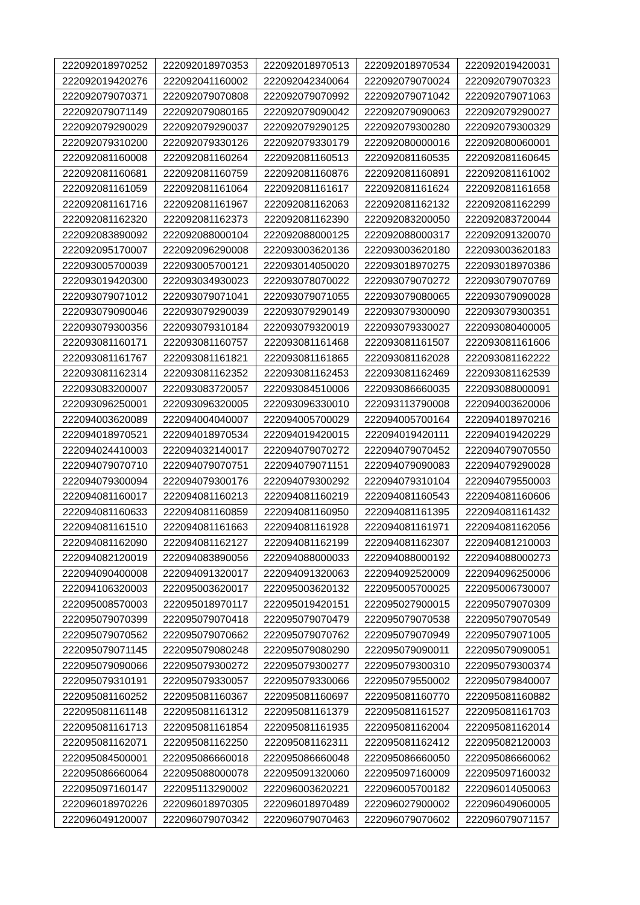| 222092018970252 | 222092018970353 | 222092018970513 | 222092018970534 | 222092019420031 |
| 222092019420276 | 222092041160002 | 222092042340064 | 222092079070024 | 222092079070323 |
| 222092079070371 | 222092079070808 | 222092079070992 | 222092079071042 | 222092079071063 |
| 222092079071149 | 222092079080165 | 222092079090042 | 222092079090063 | 222092079290027 |
| 222092079290029 | 222092079290037 | 222092079290125 | 222092079300280 | 222092079300329 |
| 222092079310200 | 222092079330126 | 222092079330179 | 222092080000016 | 222092080060001 |
| 222092081160008 | 222092081160264 | 222092081160513 | 222092081160535 | 222092081160645 |
| 222092081160681 | 222092081160759 | 222092081160876 | 222092081160891 | 222092081161002 |
| 222092081161059 | 222092081161064 | 222092081161617 | 222092081161624 | 222092081161658 |
| 222092081161716 | 222092081161967 | 222092081162063 | 222092081162132 | 222092081162299 |
| 222092081162320 | 222092081162373 | 222092081162390 | 222092083200050 | 222092083720044 |
| 222092083890092 | 222092088000104 | 222092088000125 | 222092088000317 | 222092091320070 |
| 222092095170007 | 222092096290008 | 222093003620136 | 222093003620180 | 222093003620183 |
| 222093005700039 | 222093005700121 | 222093014050020 | 222093018970275 | 222093018970386 |
| 222093019420300 | 222093034930023 | 222093078070022 | 222093079070272 | 222093079070769 |
| 222093079071012 | 222093079071041 | 222093079071055 | 222093079080065 | 222093079090028 |
| 222093079090046 | 222093079290039 | 222093079290149 | 222093079300090 | 222093079300351 |
| 222093079300356 | 222093079310184 | 222093079320019 | 222093079330027 | 222093080400005 |
| 222093081160171 | 222093081160757 | 222093081161468 | 222093081161507 | 222093081161606 |
| 222093081161767 | 222093081161821 | 222093081161865 | 222093081162028 | 222093081162222 |
| 222093081162314 | 222093081162352 | 222093081162453 | 222093081162469 | 222093081162539 |
| 222093083200007 | 222093083720057 | 222093084510006 | 222093086660035 | 222093088000091 |
| 222093096250001 | 222093096320005 | 222093096330010 | 222093113790008 | 222094003620006 |
| 222094003620089 | 222094004040007 | 222094005700029 | 222094005700164 | 222094018970216 |
| 222094018970521 | 222094018970534 | 222094019420015 | 222094019420111 | 222094019420229 |
| 222094024410003 | 222094032140017 | 222094079070272 | 222094079070452 | 222094079070550 |
| 222094079070710 | 222094079070751 | 222094079071151 | 222094079090083 | 222094079290028 |
| 222094079300094 | 222094079300176 | 222094079300292 | 222094079310104 | 222094079550003 |
| 222094081160017 | 222094081160213 | 222094081160219 | 222094081160543 | 222094081160606 |
| 222094081160633 | 222094081160859 | 222094081160950 | 222094081161395 | 222094081161432 |
| 222094081161510 | 222094081161663 | 222094081161928 | 222094081161971 | 222094081162056 |
| 222094081162090 | 222094081162127 | 222094081162199 | 222094081162307 | 222094081210003 |
| 222094082120019 | 222094083890056 | 222094088000033 | 222094088000192 | 222094088000273 |
| 222094090400008 | 222094091320017 | 222094091320063 | 222094092520009 | 222094096250006 |
| 222094106320003 | 222095003620017 | 222095003620132 | 222095005700025 | 222095006730007 |
| 222095008570003 | 222095018970117 | 222095019420151 | 222095027900015 | 222095079070309 |
| 222095079070399 | 222095079070418 | 222095079070479 | 222095079070538 | 222095079070549 |
| 222095079070562 | 222095079070662 | 222095079070762 | 222095079070949 | 222095079071005 |
| 222095079071145 | 222095079080248 | 222095079080290 | 222095079090011 | 222095079090051 |
| 222095079090066 | 222095079300272 | 222095079300277 | 222095079300310 | 222095079300374 |
| 222095079310191 | 222095079330057 | 222095079330066 | 222095079550002 | 222095079840007 |
| 222095081160252 | 222095081160367 | 222095081160697 | 222095081160770 | 222095081160882 |
| 222095081161148 | 222095081161312 | 222095081161379 | 222095081161527 | 222095081161703 |
| 222095081161713 | 222095081161854 | 222095081161935 | 222095081162004 | 222095081162014 |
| 222095081162071 | 222095081162250 | 222095081162311 | 222095081162412 | 222095082120003 |
| 222095084500001 | 222095086660018 | 222095086660048 | 222095086660050 | 222095086660062 |
| 222095086660064 | 222095088000078 | 222095091320060 | 222095097160009 | 222095097160032 |
| 222095097160147 | 222095113290002 | 222096003620221 | 222096005700182 | 222096014050063 |
| 222096018970226 | 222096018970305 | 222096018970489 | 222096027900002 | 222096049060005 |
| 222096049120007 | 222096079070342 | 222096079070463 | 222096079070602 | 222096079071157 |